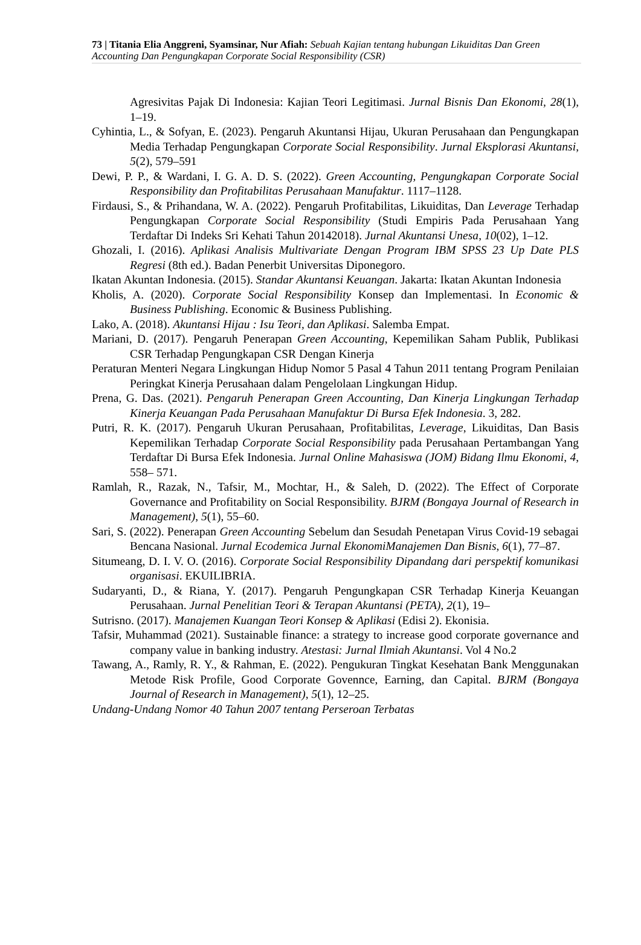73 | Titania Elia Anggreni, Syamsinar, Nur Afiah: Sebuah Kajian tentang hubungan Likuiditas Dan Green Accounting Dan Pengungkapan Corporate Social Responsibility (CSR)
Agresivitas Pajak Di Indonesia: Kajian Teori Legitimasi. Jurnal Bisnis Dan Ekonomi, 28(1), 1–19.
Cyhintia, L., & Sofyan, E. (2023). Pengaruh Akuntansi Hijau, Ukuran Perusahaan dan Pengungkapan Media Terhadap Pengungkapan Corporate Social Responsibility. Jurnal Eksplorasi Akuntansi, 5(2), 579–591
Dewi, P. P., & Wardani, I. G. A. D. S. (2022). Green Accounting, Pengungkapan Corporate Social Responsibility dan Profitabilitas Perusahaan Manufaktur. 1117–1128.
Firdausi, S., & Prihandana, W. A. (2022). Pengaruh Profitabilitas, Likuiditas, Dan Leverage Terhadap Pengungkapan Corporate Social Responsibility (Studi Empiris Pada Perusahaan Yang Terdaftar Di Indeks Sri Kehati Tahun 20142018). Jurnal Akuntansi Unesa, 10(02), 1–12.
Ghozali, I. (2016). Aplikasi Analisis Multivariate Dengan Program IBM SPSS 23 Up Date PLS Regresi (8th ed.). Badan Penerbit Universitas Diponegoro.
Ikatan Akuntan Indonesia. (2015). Standar Akuntansi Keuangan. Jakarta: Ikatan Akuntan Indonesia
Kholis, A. (2020). Corporate Social Responsibility Konsep dan Implementasi. In Economic & Business Publishing. Economic & Business Publishing.
Lako, A. (2018). Akuntansi Hijau : Isu Teori, dan Aplikasi. Salemba Empat.
Mariani, D. (2017). Pengaruh Penerapan Green Accounting, Kepemilikan Saham Publik, Publikasi CSR Terhadap Pengungkapan CSR Dengan Kinerja
Peraturan Menteri Negara Lingkungan Hidup Nomor 5 Pasal 4 Tahun 2011 tentang Program Penilaian Peringkat Kinerja Perusahaan dalam Pengelolaan Lingkungan Hidup.
Prena, G. Das. (2021). Pengaruh Penerapan Green Accounting, Dan Kinerja Lingkungan Terhadap Kinerja Keuangan Pada Perusahaan Manufaktur Di Bursa Efek Indonesia. 3, 282.
Putri, R. K. (2017). Pengaruh Ukuran Perusahaan, Profitabilitas, Leverage, Likuiditas, Dan Basis Kepemilikan Terhadap Corporate Social Responsibility pada Perusahaan Pertambangan Yang Terdaftar Di Bursa Efek Indonesia. Jurnal Online Mahasiswa (JOM) Bidang Ilmu Ekonomi, 4, 558– 571.
Ramlah, R., Razak, N., Tafsir, M., Mochtar, H., & Saleh, D. (2022). The Effect of Corporate Governance and Profitability on Social Responsibility. BJRM (Bongaya Journal of Research in Management), 5(1), 55–60.
Sari, S. (2022). Penerapan Green Accounting Sebelum dan Sesudah Penetapan Virus Covid-19 sebagai Bencana Nasional. Jurnal Ecodemica Jurnal EkonomiManajemen Dan Bisnis, 6(1), 77–87.
Situmeang, D. I. V. O. (2016). Corporate Social Responsibility Dipandang dari perspektif komunikasi organisasi. EKUILIBRIA.
Sudaryanti, D., & Riana, Y. (2017). Pengaruh Pengungkapan CSR Terhadap Kinerja Keuangan Perusahaan. Jurnal Penelitian Teori & Terapan Akuntansi (PETA), 2(1), 19–
Sutrisno. (2017). Manajemen Kuangan Teori Konsep & Aplikasi (Edisi 2). Ekonisia.
Tafsir, Muhammad (2021). Sustainable finance: a strategy to increase good corporate governance and company value in banking industry. Atestasi: Jurnal Ilmiah Akuntansi. Vol 4 No.2
Tawang, A., Ramly, R. Y., & Rahman, E. (2022). Pengukuran Tingkat Kesehatan Bank Menggunakan Metode Risk Profile, Good Corporate Govennce, Earning, dan Capital. BJRM (Bongaya Journal of Research in Management), 5(1), 12–25.
Undang-Undang Nomor 40 Tahun 2007 tentang Perseroan Terbatas